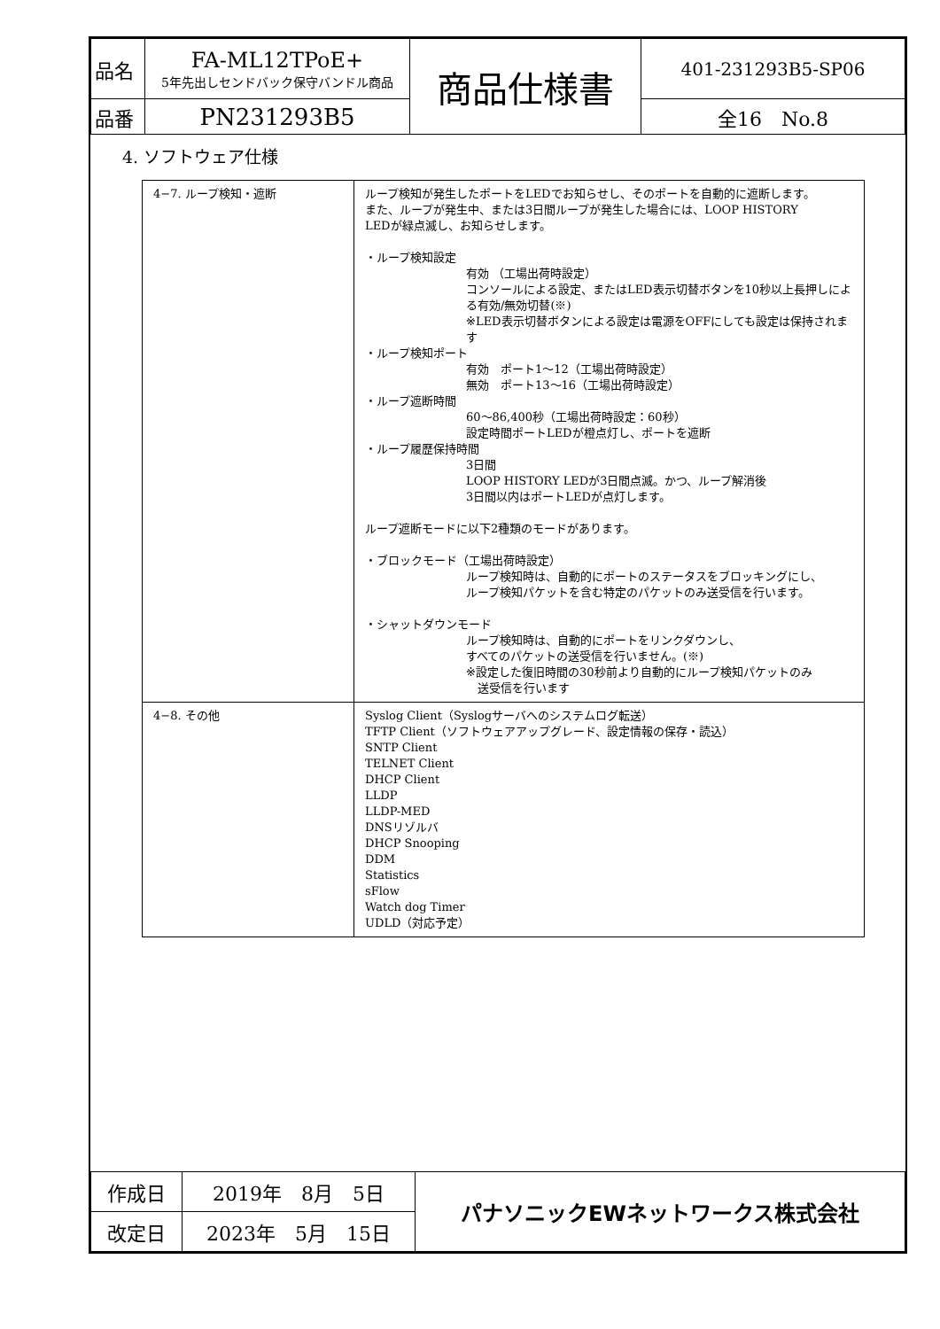| 品名 | FA-ML12TPoE+ 5年先出しセンドバック保守バンドル商品 | 商品仕様書 | 401-231293B5-SP06 |
| 品番 | PN231293B5 | | 全16 No.8 |
4. ソフトウェア仕様
| 4−7. ループ検知・遮断 | ループ検知が発生したポートをLEDでお知らせし、そのポートを自動的に遮断します。 また、ループが発生中、または3日間ループが発生した場合には、LOOP HISTORY LEDが緑点滅し、お知らせします。 ・ループ検知設定 有効 （工場出荷時設定） コンソールによる設定、またはLED表示切替ボタンを10秒以上長押しによる有効/無効切替(※) ※LED表示切替ボタンによる設定は電源をOFFにしても設定は保持されます ・ループ検知ポート 有効 ポート1～12（工場出荷時設定） 無効 ポート13～16（工場出荷時設定） ・ループ遮断時間 60～86,400秒（工場出荷時設定：60秒） 設定時間ポートLEDが橙点灯し、ポートを遮断 ・ループ履歴保持時間 3日間 LOOP HISTORY LEDが3日間点滅。かつ、ループ解消後 3日間以内はポートLEDが点灯します。 ループ遮断モードに以下2種類のモードがあります。 ・ブロックモード（工場出荷時設定） ループ検知時は、自動的にポートのステータスをブロッキングにし、 ループ検知パケットを含む特定のパケットのみ送受信を行います。 ・シャットダウンモード ループ検知時は、自動的にポートをリンクダウンし、 すべてのパケットの送受信を行いません。(※) ※設定した復旧時間の30秒前より自動的にループ検知パケットのみ 送受信を行います |
| 4−8. その他 | Syslog Client（Syslogサーバへのシステムログ転送） TFTP Client（ソフトウェアアップグレード、設定情報の保存・読込） SNTP Client TELNET Client DHCP Client LLDP LLDP-MED DNSリゾルバ DHCP Snooping DDM Statistics sFlow Watch dog Timer UDLD（対応予定） |
| 作成日 | 2019年 8月 5日 | パナソニックEWネットワークス株式会社 |
| 改定日 | 2023年 5月 15日 | |